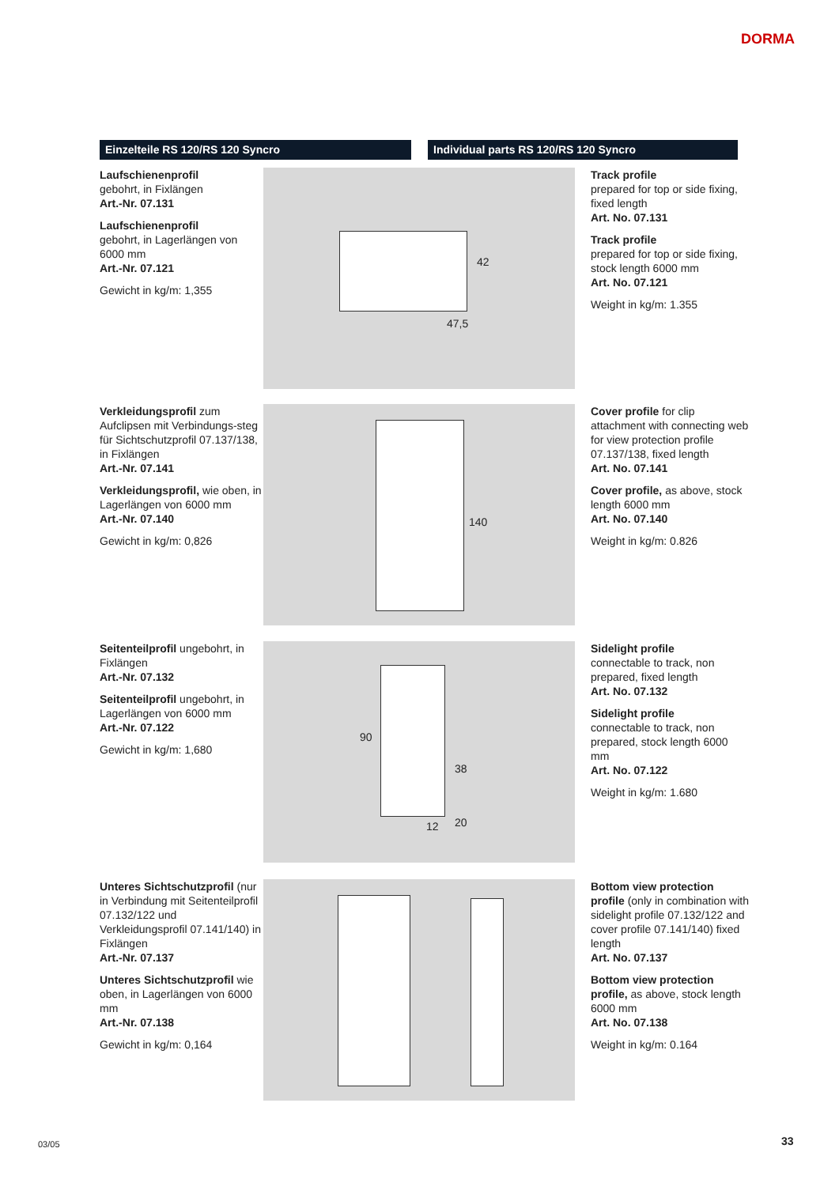DORMA
Einzelteile RS 120/RS 120 Syncro Individual parts RS 120/RS 120 Syncro
Laufschienenprofil
gebohrt, in Fixlängen
Art.-Nr. 07.131
Laufschienenprofil
gebohrt, in Lagerlängen von 6000 mm
Art.-Nr. 07.121
Gewicht in kg/m: 1,355
42
47,5
Track profile
prepared for top or side fixing, fixed length
Art. No. 07.131
Track profile
prepared for top or side fixing, stock length 6000 mm
Art. No. 07.121
Weight in kg/m: 1.355
Verkleidungsprofil zum Aufclipsen mit Verbindungs-steg für Sichtschutzprofil 07.137/138, in Fixlängen
Art.-Nr. 07.141
Verkleidungsprofil, wie oben, in Lagerlängen von 6000 mm
Art.-Nr. 07.140
Gewicht in kg/m: 0,826
140
Cover profile for clip attachment with connecting web for view protection profile 07.137/138, fixed length
Art. No. 07.141
Cover profile, as above, stock length 6000 mm
Art. No. 07.140
Weight in kg/m: 0.826
Seitenteilprofil ungebohrt, in Fixlängen
Art.-Nr. 07.132
Seitenteilprofil ungebohrt, in Lagerlängen von 6000 mm
Art.-Nr. 07.122
Gewicht in kg/m: 1,680
90
38
12 20
Sidelight profile
connectable to track, non prepared, fixed length
Art. No. 07.132
Sidelight profile
connectable to track, non prepared, stock length 6000 mm
Art. No. 07.122
Weight in kg/m: 1.680
Unteres Sichtschutzprofil (nur in Verbindung mit Seitenteilprofil 07.132/122 und Verkleidungsprofil 07.141/140) in Fixlängen
Art.-Nr. 07.137
Unteres Sichtschutzprofil wie oben, in Lagerlängen von 6000 mm
Art.-Nr. 07.138
Gewicht in kg/m: 0,164
Bottom view protection profile (only in combination with sidelight profile 07.132/122 and cover profile 07.141/140) fixed length
Art. No. 07.137
Bottom view protection profile, as above, stock length 6000 mm
Art. No. 07.138
Weight in kg/m: 0.164
03/05 33